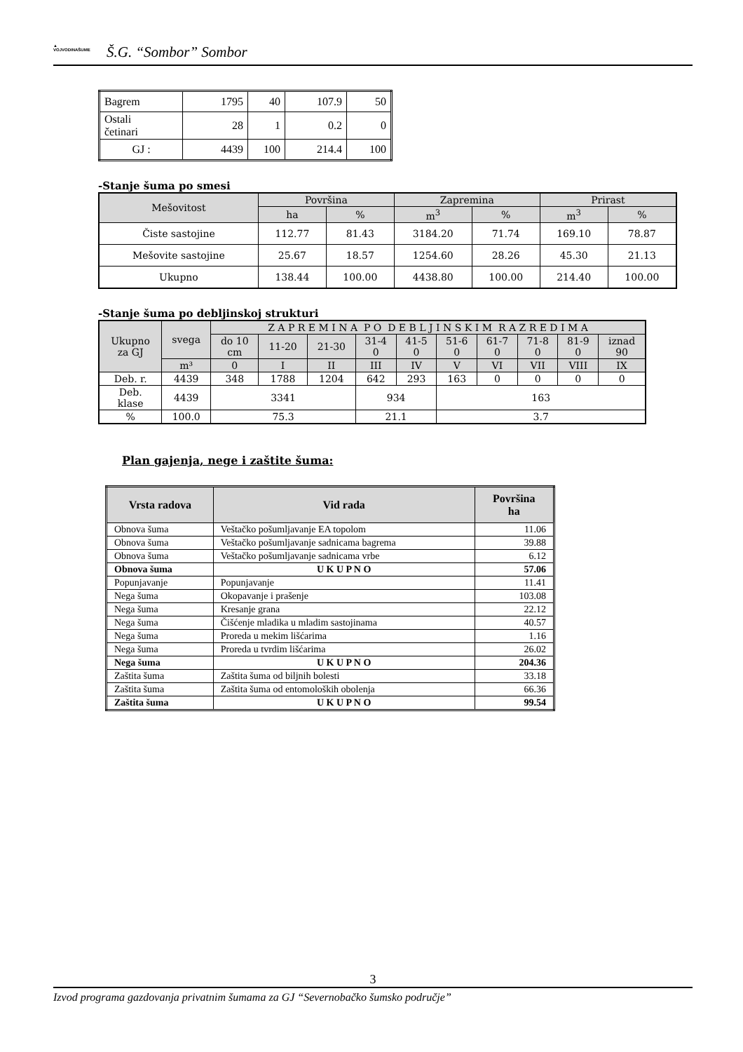▲
VOJVODINAŠUME
Š.G. “Sombor” Sombor
| Bagrem | 1795 | 40 | 107.9 | 50 |
| Ostali četinari | 28 | 1 | 0.2 | 0 |
| GJ : | 4439 | 100 | 214.4 | 100 |
-Stanje šuma po smesi
| Mešovitost | Površina | | Zapremina | | Prirast | |
| --- | --- | --- | --- | --- | --- | --- |
| | ha | % | m<sup>3</sup> | % | m<sup>3</sup> | % |
| Čiste sastojine | 112.77 | 81.43 | 3184.20 | 71.74 | 169.10 | 78.87 |
| Mešovite sastojine | 25.67 | 18.57 | 1254.60 | 28.26 | 45.30 | 21.13 |
| Ukupno | 138.44 | 100.00 | 4438.80 | 100.00 | 214.40 | 100.00 |
-Stanje šuma po debljinskoj strukturi
| Ukupno za GJ | svega | Z A P R E M I N A P O D E B L J I N S K I M R A Z R E D I M A | | | | | | | | | |
| --- | --- | --- | --- | --- | --- | --- | --- | --- | --- | --- | --- |
| | | do 10 cm | 11-20 | 21-30 | 31-4 0 | 41-5 0 | 51-6 0 | 61-7 0 | 71-8 0 | 81-9 0 | iznad 90 |
| | m³ | 0 | I | II | III | IV | V | VI | VII | VIII | IX |
| Deb. r. | 4439 | 348 | 1788 | 1204 | 642 | 293 | 163 | 0 | 0 | 0 | 0 |
| Deb. klase | 4439 | 3341 | | | 934 | | 163 | | | | |
| % | 100.0 | 75.3 | | | 21.1 | | 3.7 | | | | |
Plan gajenja, nege i zaštite šuma:
| Vrsta radova | Vid rada | Površina ha |
| Obnova šuma | Veštačko pošumljavanje EA topolom | 11.06 |
| Obnova šuma | Veštačko pošumljavanje sadnicama bagrema | 39.88 |
| Obnova šuma | Veštačko pošumljavanje sadnicama vrbe | 6.12 |
| Obnova šuma | U K U P N O | 57.06 |
| Popunjavanje | Popunjavanje | 11.41 |
| Nega šuma | Okopavanje i prašenje | 103.08 |
| Nega šuma | Kresanje grana | 22.12 |
| Nega šuma | Čišćenje mladika u mladim sastojinama | 40.57 |
| Nega šuma | Proreda u mekim lišćarima | 1.16 |
| Nega šuma | Proreda u tvrdim lišćarima | 26.02 |
| Nega šuma | U K U P N O | 204.36 |
| Zaštita šuma | Zaštita šuma od biljnih bolesti | 33.18 |
| Zaštita šuma | Zaštita šuma od entomoloških obolenja | 66.36 |
| Zaštita šuma | U K U P N O | 99.54 |
3
Izvod programa gazdovanja privatnim šumama za GJ “Severnobačko šumsko područje”